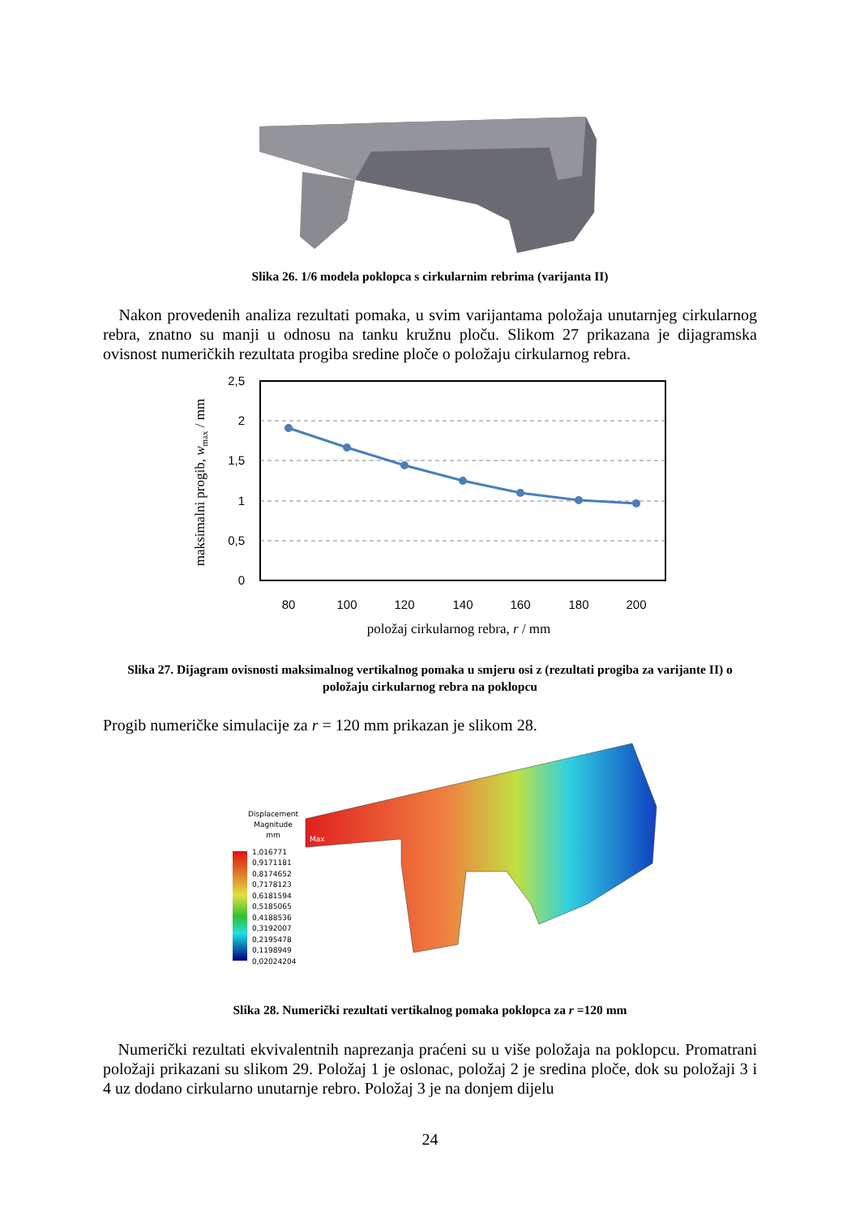Slika 26. 1/6 modela poklopca s cirkularnim rebrima (varijanta II)
Nakon provedenih analiza rezultati pomaka, u svim varijantama položaja unutarnjeg cirkularnog rebra, znatno su manji u odnosu na tanku kružnu ploču. Slikom 27 prikazana je dijagramska ovisnost numeričkih rezultata progiba sredine ploče o položaju cirkularnog rebra.
2,5
2
1,5
1
0,5
0
80
100
120
140
160
180
200
položaj cirkularnog rebra, r / mm
maksimalni progib, wmax / mm
Slika 27. Dijagram ovisnosti maksimalnog vertikalnog pomaka u smjeru osi z (rezultati progiba za varijante II) o položaju cirkularnog rebra na poklopcu
Progib numeričke simulacije za r = 120 mm prikazan je slikom 28.
Displacement
Magnitude
mm
Max
1,016771
0,9171181
0,8174652
0,7178123
0,6181594
0,5185065
0,4188536
0,3192007
0,2195478
0,1198949
0,02024204
Slika 28. Numerički rezultati vertikalnog pomaka poklopca za r =120 mm
Numerički rezultati ekvivalentnih naprezanja praćeni su u više položaja na poklopcu. Promatrani položaji prikazani su slikom 29. Položaj 1 je oslonac, položaj 2 je sredina ploče, dok su položaji 3 i 4 uz dodano cirkularno unutarnje rebro. Položaj 3 je na donjem dijelu
24